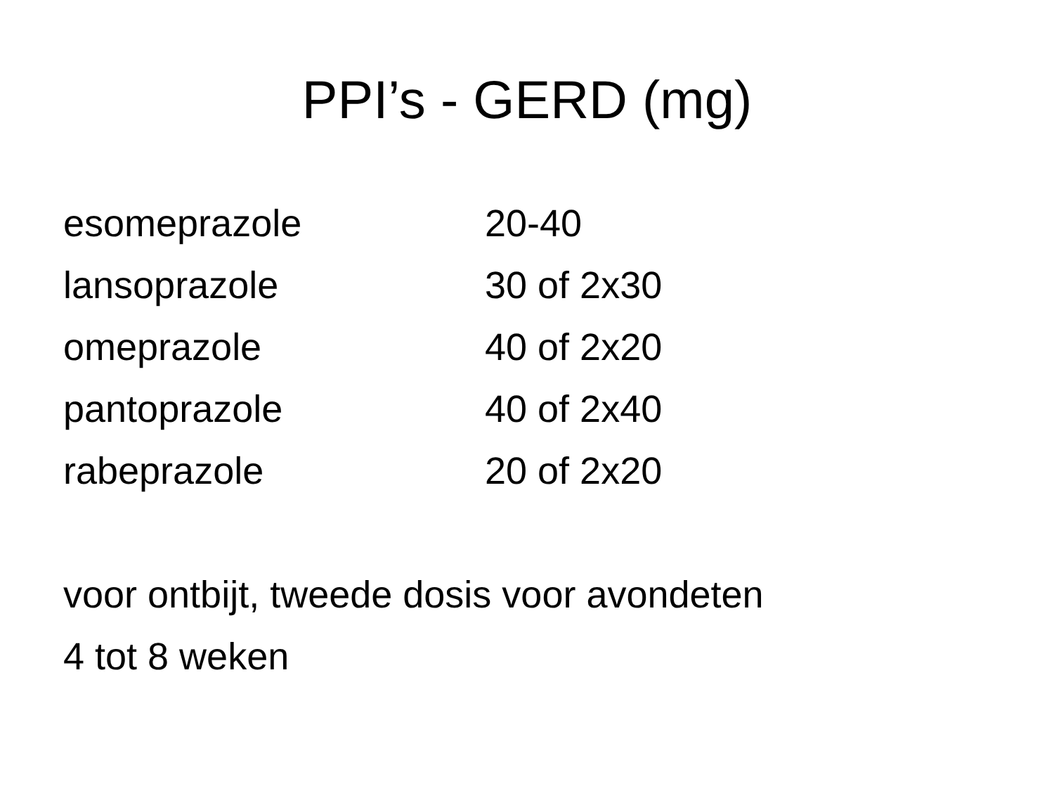PPI’s - GERD (mg)
| esomeprazole | 20-40 |
| lansoprazole | 30 of 2x30 |
| omeprazole | 40 of 2x20 |
| pantoprazole | 40 of 2x40 |
| rabeprazole | 20 of 2x20 |
voor ontbijt, tweede dosis voor avondeten
4 tot 8 weken